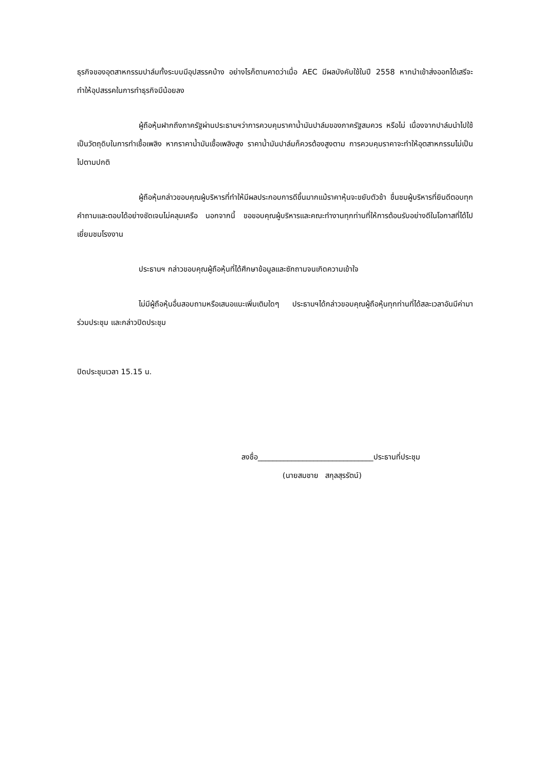ธุรกิจของอุตสาหกรรมปาล์มทั้งระบบมีอุปสรรคบ้าง อย่างไรก็ตามคาดว่าเมื่อ AEC มีผลบังคับใช้ในปี 2558 หากนำเข้าส่งออกได้เสรีจะทำให้อุปสรรคในการทำธุรกิจมีน้อยลง
ผู้ถือหุ้นฝากถึงภาครัฐผ่านประธานฯว่าการควบคุมราคาน้ำมันปาล์มของภาครัฐสมควร หรือไม่ เนื่องจากปาล์มนำไปใช้เป็นวัตถุดิบในการทำเชื้อเพลิง หากราคาน้ำมันเชื้อเพลิงสูง ราคาน้ำมันปาล์มก็ควรต้องสูงตาม การควบคุมราคาจะทำให้อุตสาหกรรมไม่เป็นไปตามปกติ
ผู้ถือหุ้นกล่าวขอบคุณผู้บริหารที่ทำให้มีผลประกอบการดีขึ้นมากแม้ราคาหุ้นจะขยับตัวช้า ชื่นชมผู้บริหารที่ยินดีตอบทุกคำถามและตอบได้อย่างชัดเจนไม่คลุมเครือ นอกจากนี้ ขอขอบคุณผู้บริหารและคณะทำงานทุกท่านที่ให้การต้อนรับอย่างดีในโอกาสที่ได้ไปเยี่ยมชมโรงงาน
ประธานฯ กล่าวขอบคุณผู้ถือหุ้นที่ได้ศึกษาข้อมูลและซักถามจนเกิดความเข้าใจ
ไม่มีผู้ถือหุ้นอื่นสอบถามหรือเสนอแนะเพิ่มเติมใดๆ ประธานฯได้กล่าวขอบคุณผู้ถือหุ้นทุกท่านที่ได้สละเวลาอันมีค่ามาร่วมประชุม และกล่าวปิดประชุม
ปิดประชุมเวลา 15.15 น.
ลงชื่อ_______________________________ประธานที่ประชุม
(นายสมชาย สกุลสุรรัตน์)